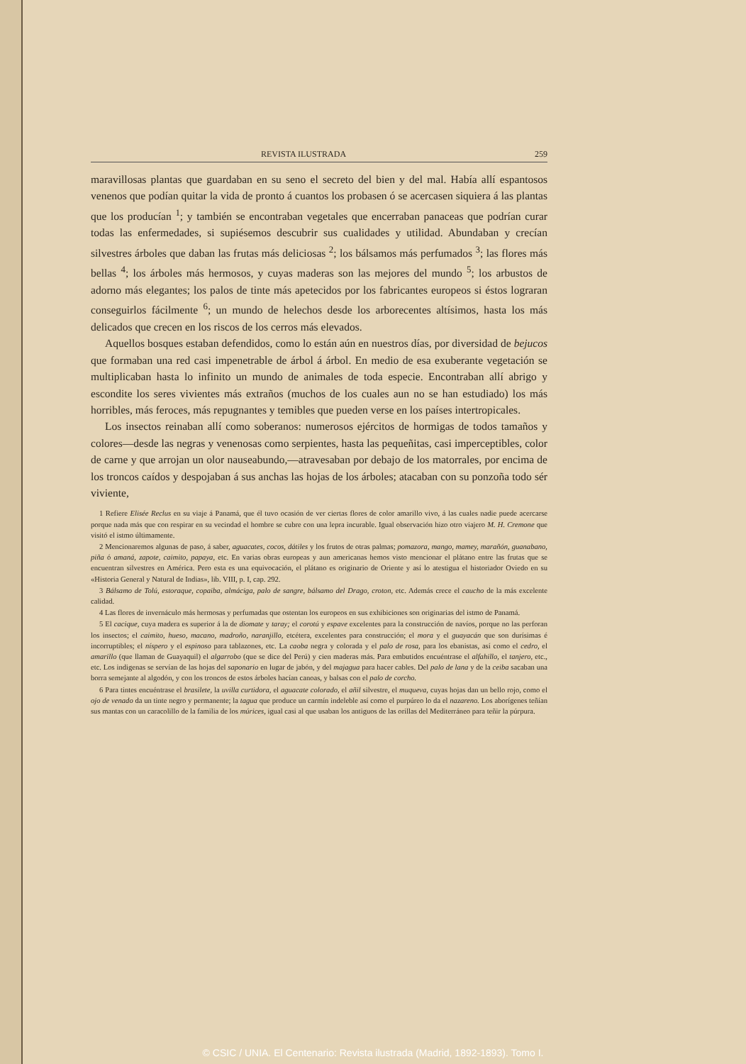REVISTA ILUSTRADA 259
maravillosas plantas que guardaban en su seno el secreto del bien y del mal. Había allí espantosos venenos que podían quitar la vida de pronto á cuantos los probasen ó se acercasen siquiera á las plantas que los producían <sup>1</sup>; y también se encontraban vegetales que encerraban panaceas que podrían curar todas las enfermedades, si supiésemos descubrir sus cualidades y utilidad. Abundaban y crecían silvestres árboles que daban las frutas más deliciosas <sup>2</sup>; los bálsamos más perfumados <sup>3</sup>; las flores más bellas <sup>4</sup>; los árboles más hermosos, y cuyas maderas son las mejores del mundo <sup>5</sup>; los arbustos de adorno más elegantes; los palos de tinte más apetecidos por los fabricantes europeos si éstos lograran conseguirlos fácilmente <sup>6</sup>; un mundo de helechos desde los arborecentes altísimos, hasta los más delicados que crecen en los riscos de los cerros más elevados.
Aquellos bosques estaban defendidos, como lo están aún en nuestros días, por diversidad de bejucos que formaban una red casi impenetrable de árbol á árbol. En medio de esa exuberante vegetación se multiplicaban hasta lo infinito un mundo de animales de toda especie. Encontraban allí abrigo y escondite los seres vivientes más extraños (muchos de los cuales aun no se han estudiado) los más horribles, más feroces, más repugnantes y temibles que pueden verse en los países intertropicales.
Los insectos reinaban allí como soberanos: numerosos ejércitos de hormigas de todos tamaños y colores—desde las negras y venenosas como serpientes, hasta las pequeñitas, casi imperceptibles, color de carne y que arrojan un olor nauseabundo,—atravesaban por debajo de los matorrales, por encima de los troncos caídos y despojaban á sus anchas las hojas de los árboles; atacaban con su ponzoña todo sér viviente,
1 Refiere Elisée Reclus en su viaje á Panamá, que él tuvo ocasión de ver ciertas flores de color amarillo vivo, á las cuales nadie puede acercarse porque nada más que con respirar en su vecindad el hombre se cubre con una lepra incurable. Igual observación hizo otro viajero M. H. Cremone que visitó el istmo últimamente.
2 Mencionaremos algunas de paso, á saber, aguacates, cocos, dátiles y los frutos de otras palmas; pomazora, mango, mamey, marañón, guanabano, piña ó amaná, zapote, caimito, papaya, etc. En varias obras europeas y aun americanas hemos visto mencionar el plátano entre las frutas que se encuentran silvestres en América. Pero esta es una equivocación, el plátano es originario de Oriente y así lo atestigua el historiador Oviedo en su «Historia General y Natural de Indias», lib. VIII, p. I, cap. 292.
3 Bálsamo de Tolú, estoraque, copaiba, almáciga, palo de sangre, bálsamo del Drago, croton, etc. Además crece el caucho de la más excelente calidad.
4 Las flores de invernáculo más hermosas y perfumadas que ostentan los europeos en sus exhibiciones son originarias del istmo de Panamá.
5 El cacique, cuya madera es superior á la de diomate y taray; el corotú y espave excelentes para la construcción de navíos, porque no las perforan los insectos; el caimito, hueso, macano, madroño, naranjillo, etcétera, excelentes para construcción; el mora y el guayacán que son durísimas é incorruptibles; el níspero y el espinoso para tablazones, etc. La caoba negra y colorada y el palo de rosa, para los ebanistas, así como el cedro, el amarillo (que llaman de Guayaquil) el algarrobo (que se dice del Perú) y cien maderas más. Para embutidos encuéntrase el alfahillo, el tanjero, etc., etc. Los indigenas se servían de las hojas del saponario en lugar de jabón, y del majagua para hacer cables. Del palo de lana y de la ceiba sacaban una borra semejante al algodón, y con los troncos de estos árboles hacían canoas, y balsas con el palo de corcho.
6 Para tintes encuéntrase el brasilete, la uvilla curtidora, el aguacate colorado, el añil silvestre, el muqueva, cuyas hojas dan un bello rojo, como el ojo de venado da un tinte negro y permanente; la tagua que produce un carmín indeleble así como el purpúreo lo da el nazareno. Los aborígenes teñían sus mantas con un caracolillo de la familia de los múrices, igual casi al que usaban los antiguos de las orillas del Mediterráneo para teñir la púrpura.
© CSIC / UNIA. El Centenario: Revista ilustrada (Madrid, 1892-1893). Tomo I.